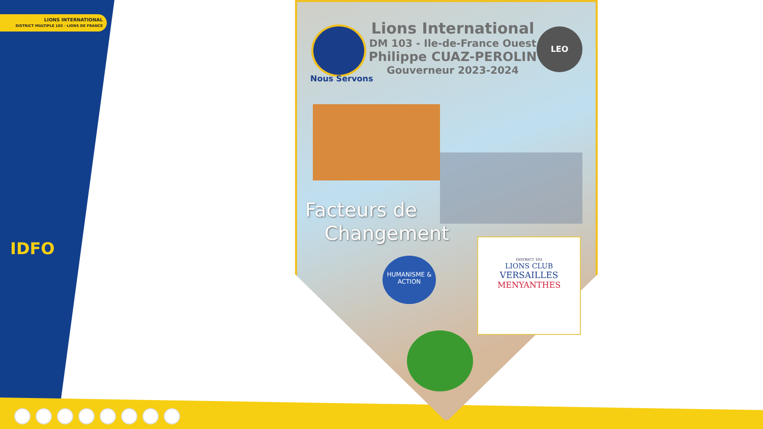LIONS INTERNATIONAL
DISTRICT MULTIPLE 103 · LIONS DE FRANCE
IDFO
Nous Servons
Lions International
DM 103 - Ile-de-France Ouest
Philippe CUAZ-PEROLIN
Gouverneur 2023-2024
LEO
Facteurs de
Changement
HUMANISME & ACTION
DISTRICT 103
LIONS CLUB
VERSAILLES
MENYANTHES